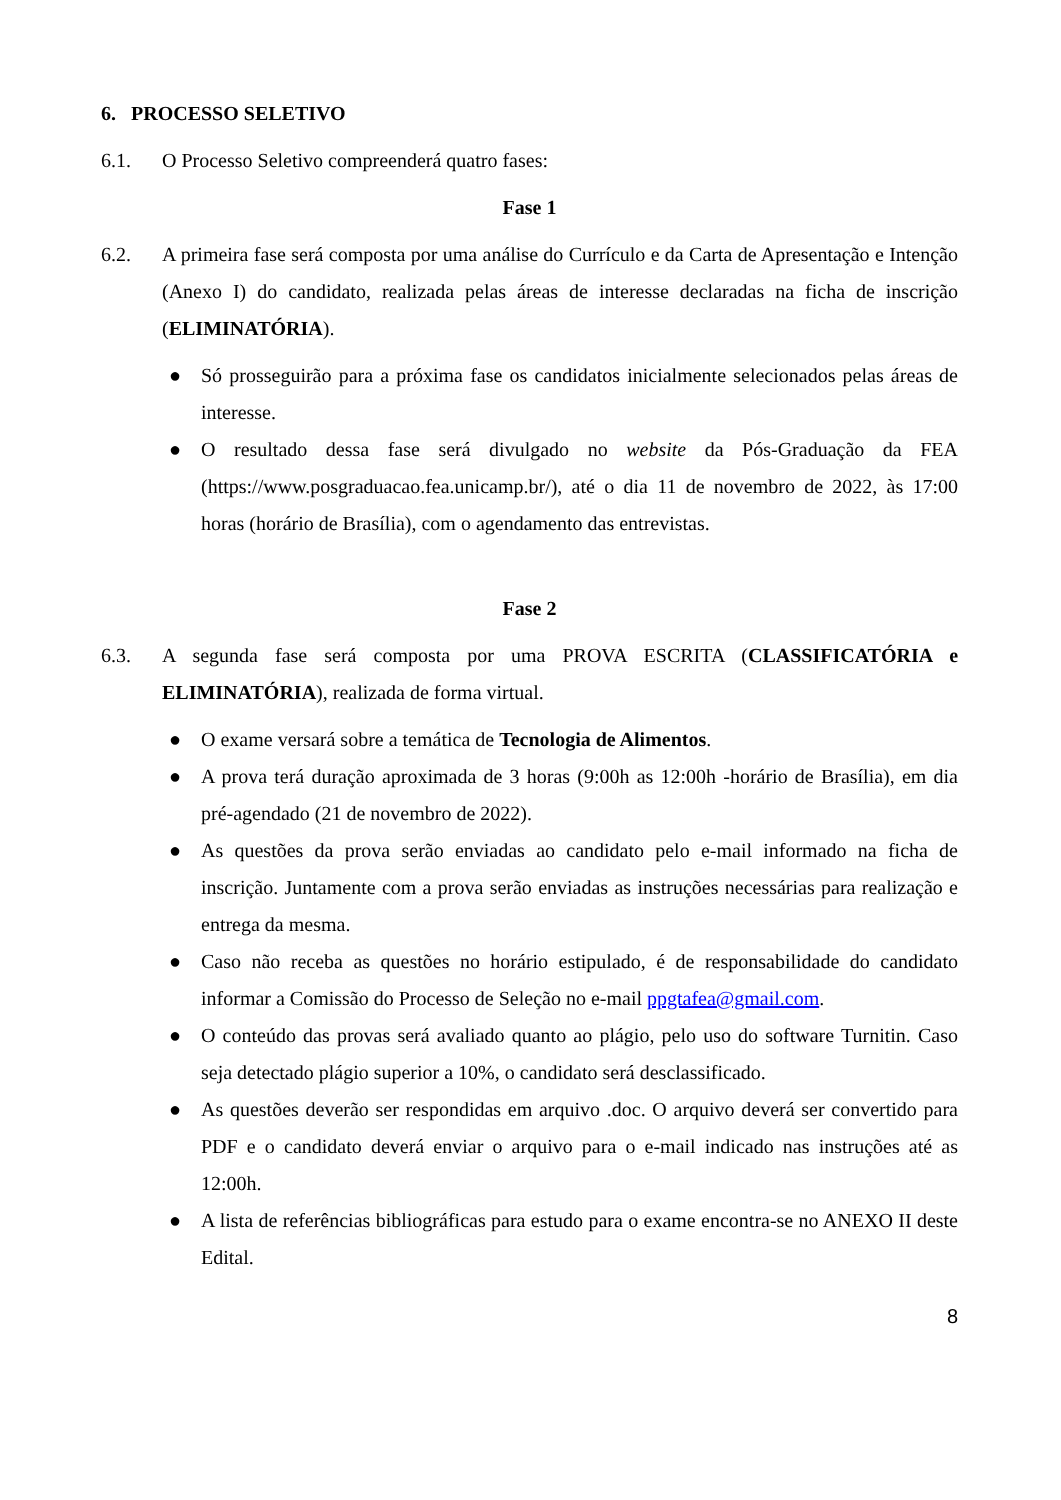6. PROCESSO SELETIVO
6.1. O Processo Seletivo compreenderá quatro fases:
Fase 1
6.2. A primeira fase será composta por uma análise do Currículo e da Carta de Apresentação e Intenção (Anexo I) do candidato, realizada pelas áreas de interesse declaradas na ficha de inscrição (ELIMINATÓRIA).
● Só prosseguirão para a próxima fase os candidatos inicialmente selecionados pelas áreas de interesse.
● O resultado dessa fase será divulgado no website da Pós-Graduação da FEA (https://www.posgraduacao.fea.unicamp.br/), até o dia 11 de novembro de 2022, às 17:00 horas (horário de Brasília), com o agendamento das entrevistas.
Fase 2
6.3. A segunda fase será composta por uma PROVA ESCRITA (CLASSIFICATÓRIA e ELIMINATÓRIA), realizada de forma virtual.
● O exame versará sobre a temática de Tecnologia de Alimentos.
● A prova terá duração aproximada de 3 horas (9:00h as 12:00h -horário de Brasília), em dia pré-agendado (21 de novembro de 2022).
● As questões da prova serão enviadas ao candidato pelo e-mail informado na ficha de inscrição. Juntamente com a prova serão enviadas as instruções necessárias para realização e entrega da mesma.
● Caso não receba as questões no horário estipulado, é de responsabilidade do candidato informar a Comissão do Processo de Seleção no e-mail ppgtafea@gmail.com.
● O conteúdo das provas será avaliado quanto ao plágio, pelo uso do software Turnitin. Caso seja detectado plágio superior a 10%, o candidato será desclassificado.
● As questões deverão ser respondidas em arquivo .doc. O arquivo deverá ser convertido para PDF e o candidato deverá enviar o arquivo para o e-mail indicado nas instruções até as 12:00h.
● A lista de referências bibliográficas para estudo para o exame encontra-se no ANEXO II deste Edital.
8